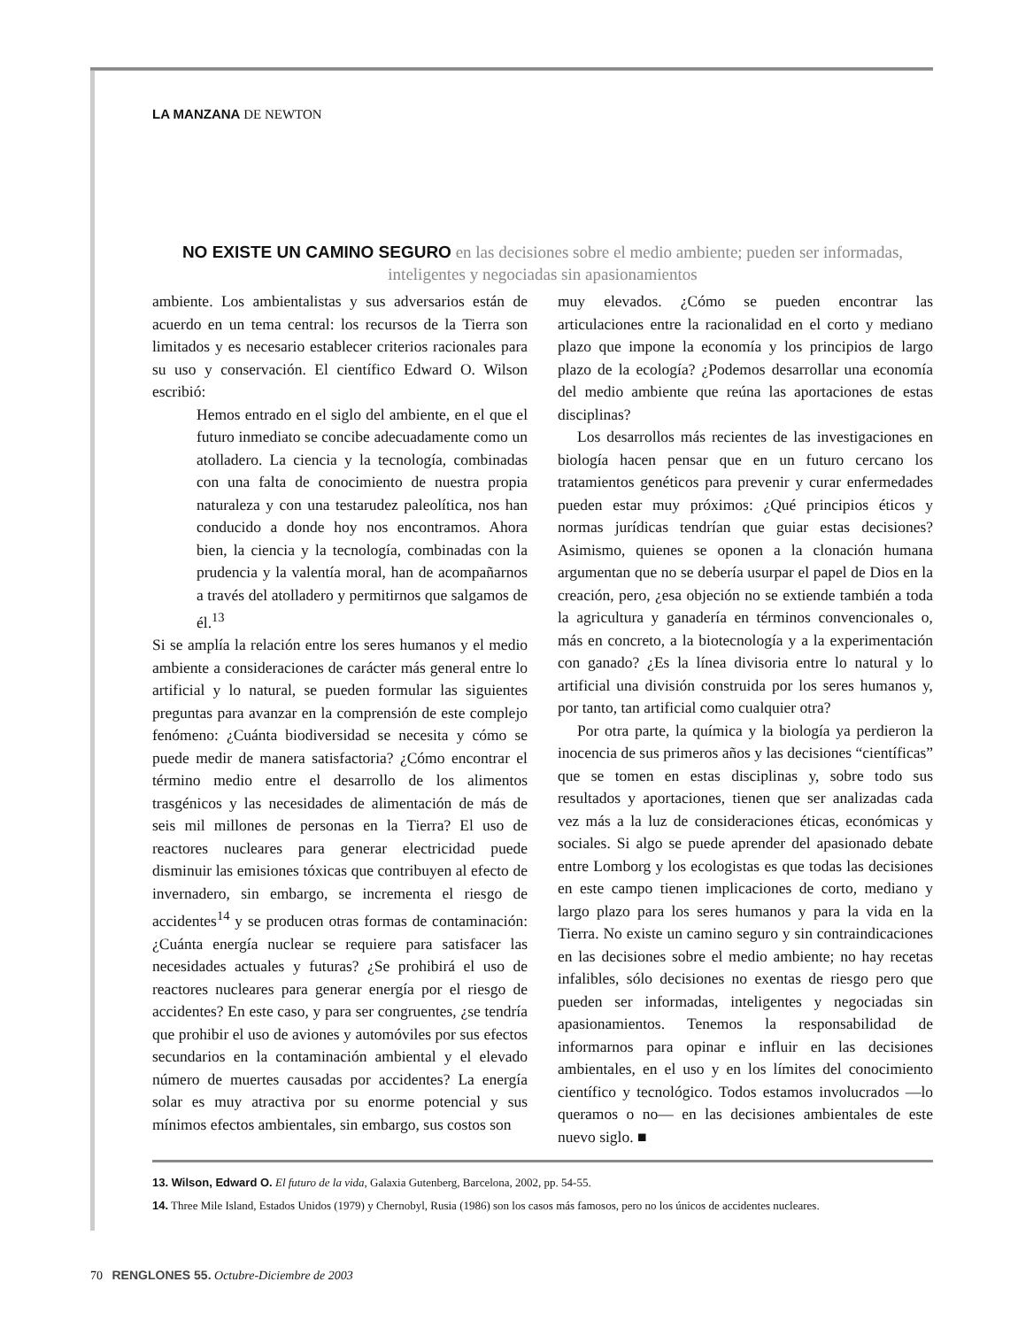LA MANZANA DE NEWTON
NO EXISTE UN CAMINO SEGURO en las decisiones sobre el medio ambiente; pueden ser informadas, inteligentes y negociadas sin apasionamientos
ambiente. Los ambientalistas y sus adversarios están de acuerdo en un tema central: los recursos de la Tierra son limitados y es necesario establecer criterios racionales para su uso y conservación. El científico Edward O. Wilson escribió:
Hemos entrado en el siglo del ambiente, en el que el futuro inmediato se concibe adecuadamente como un atolladero. La ciencia y la tecnología, combinadas con una falta de conocimiento de nuestra propia naturaleza y con una testarudez paleolítica, nos han conducido a donde hoy nos encontramos. Ahora bien, la ciencia y la tecnología, combinadas con la prudencia y la valentía moral, han de acompañarnos a través del atolladero y permitirnos que salgamos de él.<sup>13</sup>
Si se amplía la relación entre los seres humanos y el medio ambiente a consideraciones de carácter más general entre lo artificial y lo natural, se pueden formular las siguientes preguntas para avanzar en la comprensión de este complejo fenómeno: ¿Cuánta biodiversidad se necesita y cómo se puede medir de manera satisfactoria? ¿Cómo encontrar el término medio entre el desarrollo de los alimentos trasgénicos y las necesidades de alimentación de más de seis mil millones de personas en la Tierra? El uso de reactores nucleares para generar electricidad puede disminuir las emisiones tóxicas que contribuyen al efecto de invernadero, sin embargo, se incrementa el riesgo de accidentes<sup>14</sup> y se producen otras formas de contaminación: ¿Cuánta energía nuclear se requiere para satisfacer las necesidades actuales y futuras? ¿Se prohibirá el uso de reactores nucleares para generar energía por el riesgo de accidentes? En este caso, y para ser congruentes, ¿se tendría que prohibir el uso de aviones y automóviles por sus efectos secundarios en la contaminación ambiental y el elevado número de muertes causadas por accidentes? La energía solar es muy atractiva por su enorme potencial y sus mínimos efectos ambientales, sin embargo, sus costos son
muy elevados. ¿Cómo se pueden encontrar las articulaciones entre la racionalidad en el corto y mediano plazo que impone la economía y los principios de largo plazo de la ecología? ¿Podemos desarrollar una economía del medio ambiente que reúna las aportaciones de estas disciplinas?
Los desarrollos más recientes de las investigaciones en biología hacen pensar que en un futuro cercano los tratamientos genéticos para prevenir y curar enfermedades pueden estar muy próximos: ¿Qué principios éticos y normas jurídicas tendrían que guiar estas decisiones? Asimismo, quienes se oponen a la clonación humana argumentan que no se debería usurpar el papel de Dios en la creación, pero, ¿esa objeción no se extiende también a toda la agricultura y ganadería en términos convencionales o, más en concreto, a la biotecnología y a la experimentación con ganado? ¿Es la línea divisoria entre lo natural y lo artificial una división construida por los seres humanos y, por tanto, tan artificial como cualquier otra?
Por otra parte, la química y la biología ya perdieron la inocencia de sus primeros años y las decisiones “científicas” que se tomen en estas disciplinas y, sobre todo sus resultados y aportaciones, tienen que ser analizadas cada vez más a la luz de consideraciones éticas, económicas y sociales. Si algo se puede aprender del apasionado debate entre Lomborg y los ecologistas es que todas las decisiones en este campo tienen implicaciones de corto, mediano y largo plazo para los seres humanos y para la vida en la Tierra. No existe un camino seguro y sin contraindicaciones en las decisiones sobre el medio ambiente; no hay recetas infalibles, sólo decisiones no exentas de riesgo pero que pueden ser informadas, inteligentes y negociadas sin apasionamientos. Tenemos la responsabilidad de informarnos para opinar e influir en las decisiones ambientales, en el uso y en los límites del conocimiento científico y tecnológico. Todos estamos involucrados —lo queramos o no— en las decisiones ambientales de este nuevo siglo. ■
13. Wilson, Edward O. El futuro de la vida, Galaxia Gutenberg, Barcelona, 2002, pp. 54-55.
14. Three Mile Island, Estados Unidos (1979) y Chernobyl, Rusia (1986) son los casos más famosos, pero no los únicos de accidentes nucleares.
70 RENGLONES 55. Octubre-Diciembre de 2003